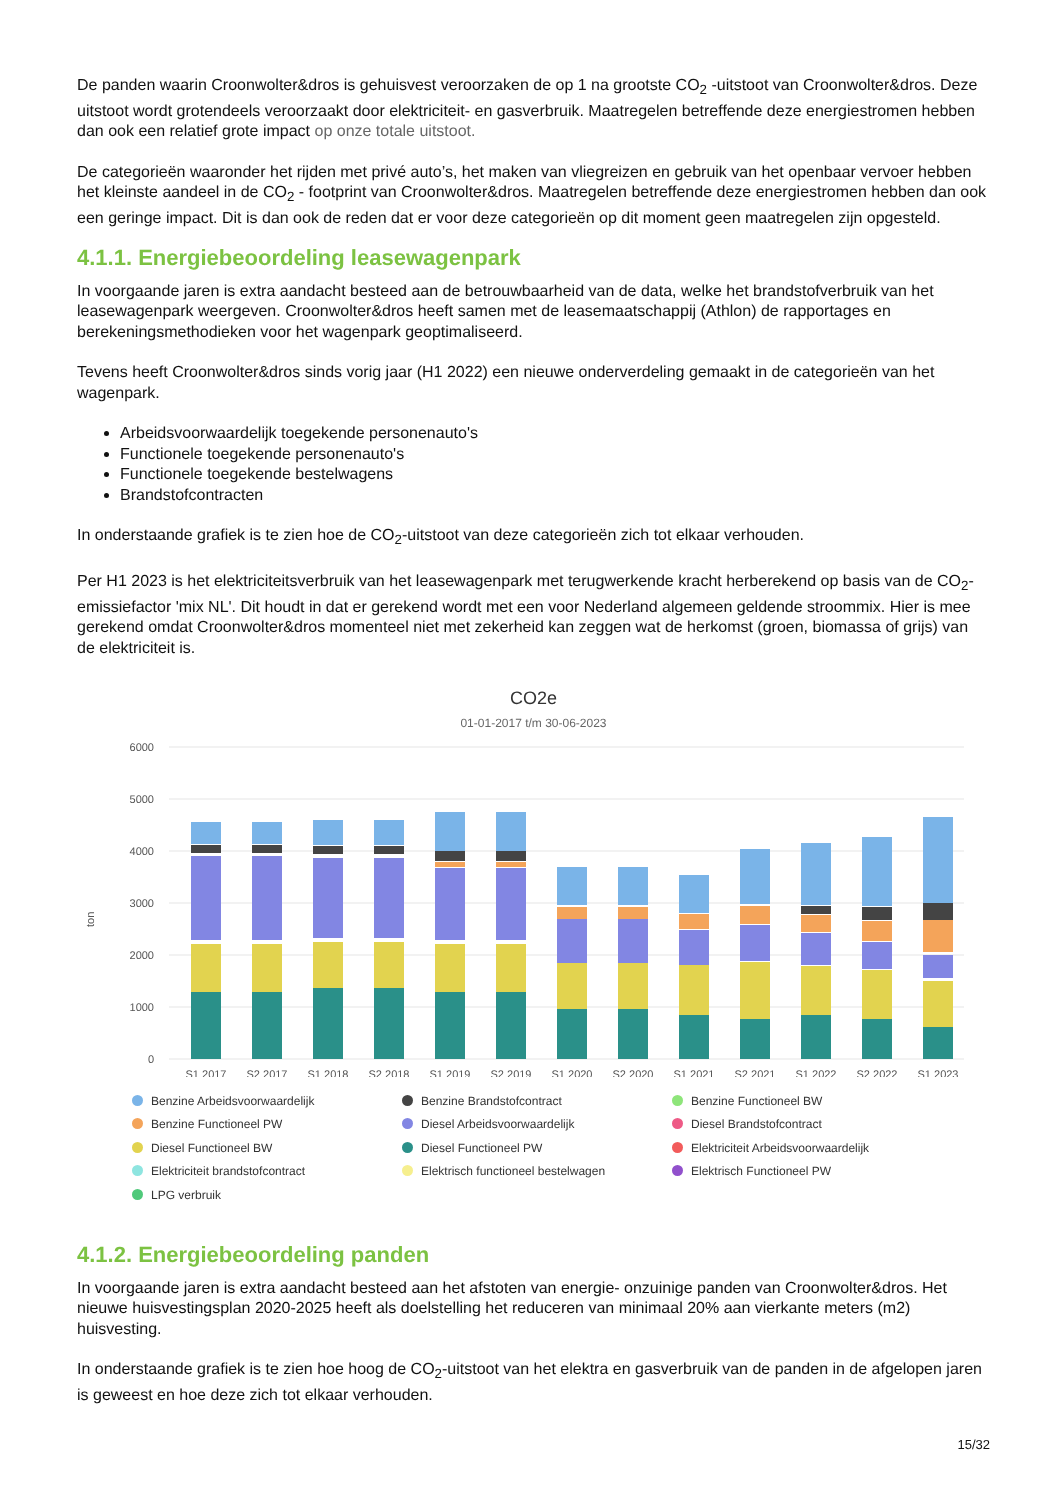De panden waarin Croonwolter&dros is gehuisvest veroorzaken de op 1 na grootste CO<sub>2</sub> -uitstoot van Croonwolter&dros. Deze uitstoot wordt grotendeels veroorzaakt door elektriciteit- en gasverbruik. Maatregelen betreffende deze energiestromen hebben dan ook een relatief grote impact op onze totale uitstoot.
De categorieën waaronder het rijden met privé auto’s, het maken van vliegreizen en gebruik van het openbaar vervoer hebben het kleinste aandeel in de CO<sub>2</sub> - footprint van Croonwolter&dros. Maatregelen betreffende deze energiestromen hebben dan ook een geringe impact. Dit is dan ook de reden dat er voor deze categorieën op dit moment geen maatregelen zijn opgesteld.
4.1.1. Energiebeoordeling leasewagenpark
In voorgaande jaren is extra aandacht besteed aan de betrouwbaarheid van de data, welke het brandstofverbruik van het leasewagenpark weergeven. Croonwolter&dros heeft samen met de leasemaatschappij (Athlon) de rapportages en berekeningsmethodieken voor het wagenpark geoptimaliseerd.
Tevens heeft Croonwolter&dros sinds vorig jaar (H1 2022) een nieuwe onderverdeling gemaakt in de categorieën van het wagenpark.
Arbeidsvoorwaardelijk toegekende personenauto's
Functionele toegekende personenauto's
Functionele toegekende bestelwagens
Brandstofcontracten
In onderstaande grafiek is te zien hoe de CO<sub>2</sub>-uitstoot van deze categorieën zich tot elkaar verhouden.
Per H1 2023 is het elektriciteitsverbruik van het leasewagenpark met terugwerkende kracht herberekend op basis van de CO<sub>2</sub>-emissiefactor 'mix NL'. Dit houdt in dat er gerekend wordt met een voor Nederland algemeen geldende stroommix. Hier is mee gerekend omdat Croonwolter&dros momenteel niet met zekerheid kan zeggen wat de herkomst (groen, biomassa of grijs) van de elektriciteit is.
CO2e
01-01-2017 t/m 30-06-2023
ton
6000
5000
4000
3000
2000
1000
0
S1 2017
S2 2017
S1 2018
S2 2018
S1 2019
S2 2019
S1 2020
S2 2020
S1 2021
S2 2021
S1 2022
S2 2022
S1 2023
Benzine Arbeidsvoorwaardelijk Benzine Brandstofcontract Benzine Functioneel BW Benzine Functioneel PW Diesel Arbeidsvoorwaardelijk Diesel Brandstofcontract Diesel Functioneel BW Diesel Functioneel PW Elektriciteit Arbeidsvoorwaardelijk Elektriciteit brandstofcontract Elektrisch functioneel bestelwagen Elektrisch Functioneel PW LPG verbruik
4.1.2. Energiebeoordeling panden
In voorgaande jaren is extra aandacht besteed aan het afstoten van energie- onzuinige panden van Croonwolter&dros. Het nieuwe huisvestingsplan 2020-2025 heeft als doelstelling het reduceren van minimaal 20% aan vierkante meters (m2) huisvesting.
In onderstaande grafiek is te zien hoe hoog de CO<sub>2</sub>-uitstoot van het elektra en gasverbruik van de panden in de afgelopen jaren is geweest en hoe deze zich tot elkaar verhouden.
15/32